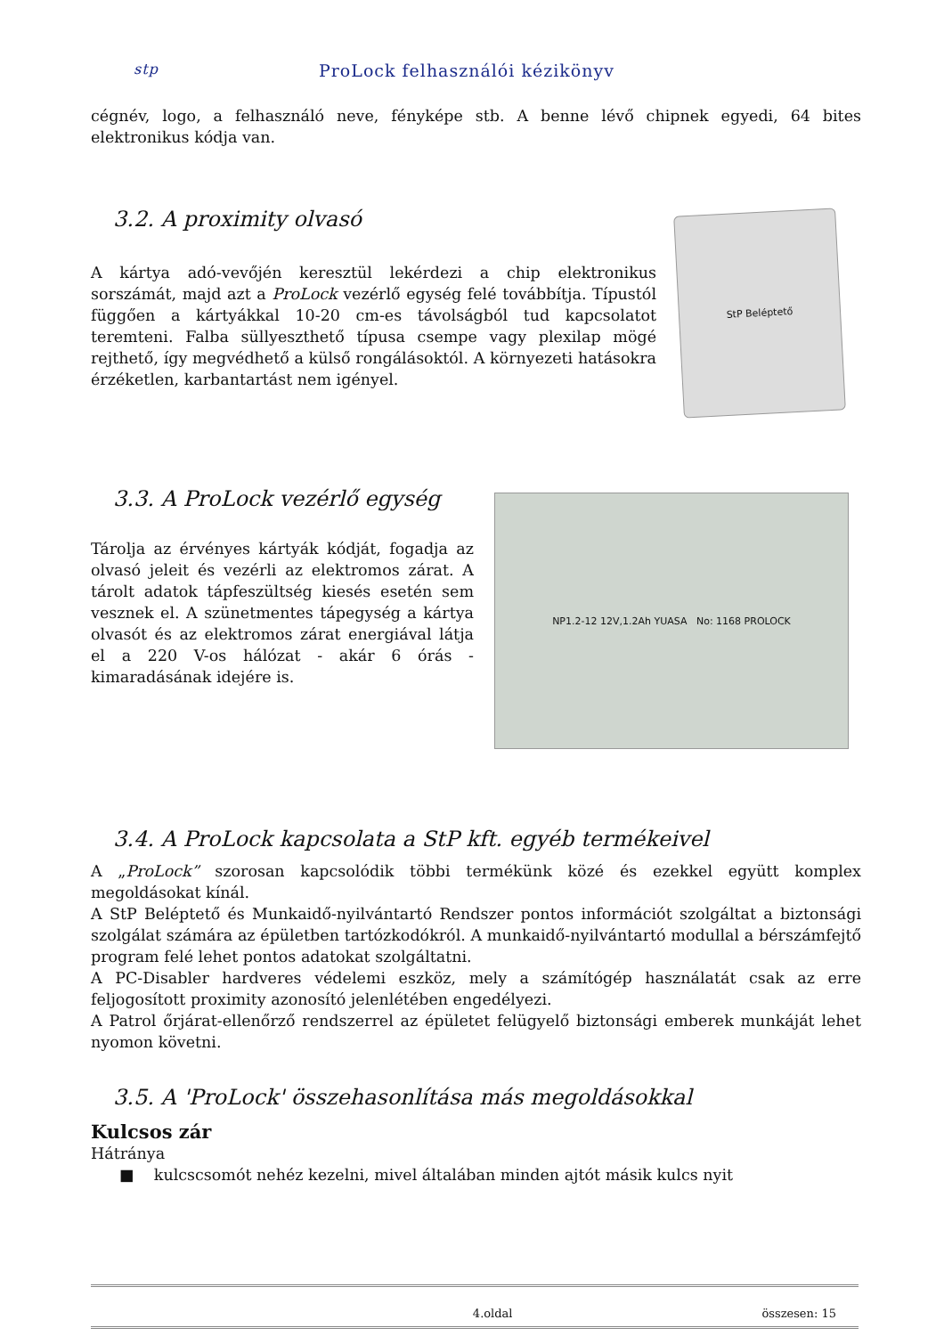stp ProLock felhasználói kézikönyv
cégnév, logo, a felhasználó neve, fényképe stb. A benne lévő chipnek egyedi, 64 bites elektronikus kódja van.
3.2. A proximity olvasó
A kártya adó-vevőjén keresztül lekérdezi a chip elektronikus sorszámát, majd azt a ProLock vezérlő egység felé továbbítja. Típustól függően a kártyákkal 10-20 cm-es távolságból tud kapcsolatot teremteni. Falba süllyeszthető típusa csempe vagy plexilap mögé rejthető, így megvédhető a külső rongálásoktól. A környezeti hatásokra érzéketlen, karbantartást nem igényel.
StP Beléptető
3.3. A ProLock vezérlő egység
Tárolja az érvényes kártyák kódját, fogadja az olvasó jeleit és vezérli az elektromos zárat. A tárolt adatok tápfeszültség kiesés esetén sem vesznek el. A szünetmentes tápegység a kártya olvasót és az elektromos zárat energiával látja el a 220 V-os hálózat - akár 6 órás - kimaradásának idejére is.
NP1.2-12 12V,1.2Ah YUASA No: 1168 PROLOCK
3.4. A ProLock kapcsolata a StP kft. egyéb termékeivel
A „ProLock” szorosan kapcsolódik többi termékünk közé és ezekkel együtt komplex megoldásokat kínál.
A StP Beléptető és Munkaidő-nyilvántartó Rendszer pontos információt szolgáltat a biztonsági szolgálat számára az épületben tartózkodókról. A munkaidő-nyilvántartó modullal a bérszámfejtő program felé lehet pontos adatokat szolgáltatni.
A PC-Disabler hardveres védelemi eszköz, mely a számítógép használatát csak az erre feljogosított proximity azonosító jelenlétében engedélyezi.
A Patrol őrjárat-ellenőrző rendszerrel az épületet felügyelő biztonsági emberek munkáját lehet nyomon követni.
3.5. A 'ProLock' összehasonlítása más megoldásokkal
Kulcsos zár
Hátránya
■ kulcscsomót nehéz kezelni, mivel általában minden ajtót másik kulcs nyit
4.oldal összesen: 15